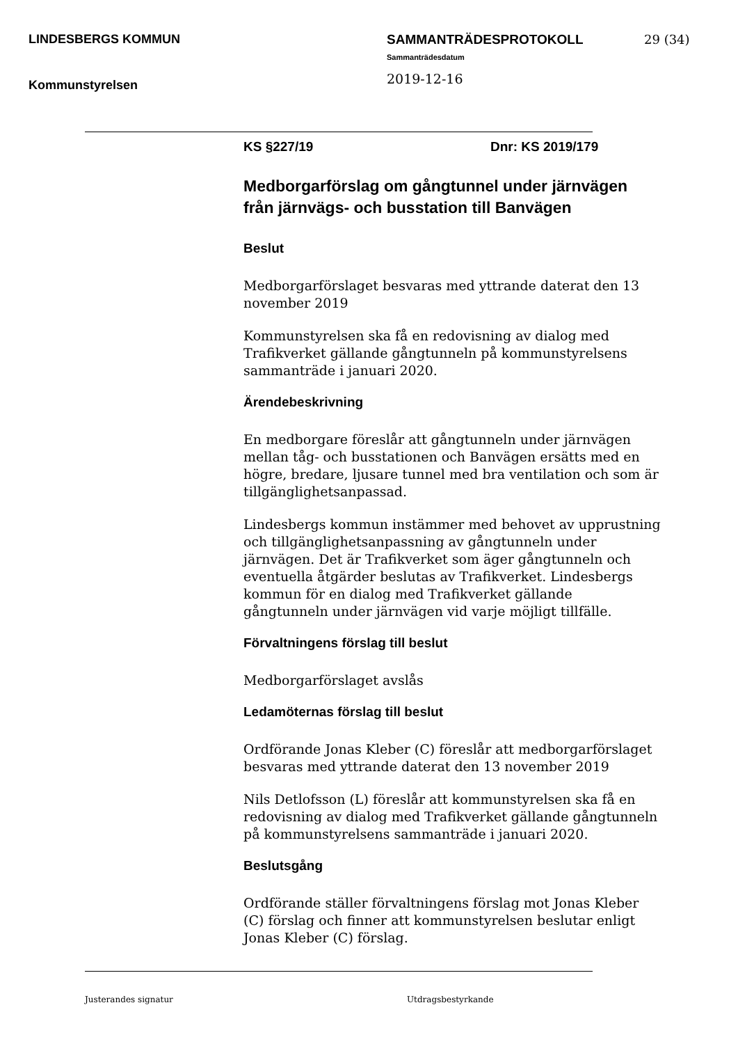LINDESBERGS KOMMUN
Kommunstyrelsen
SAMMANTRÄDESPROTOKOLL
Sammanträdesdatum
2019-12-16
29 (34)
KS §227/19 Dnr: KS 2019/179
Medborgarförslag om gångtunnel under järnvägen från järnvägs- och busstation till Banvägen
Beslut
Medborgarförslaget besvaras med yttrande daterat den 13 november 2019
Kommunstyrelsen ska få en redovisning av dialog med Trafikverket gällande gångtunneln på kommunstyrelsens sammanträde i januari 2020.
Ärendebeskrivning
En medborgare föreslår att gångtunneln under järnvägen mellan tåg- och busstationen och Banvägen ersätts med en högre, bredare, ljusare tunnel med bra ventilation och som är tillgänglighetsanpassad.
Lindesbergs kommun instämmer med behovet av upprustning och tillgänglighetsanpassning av gångtunneln under järnvägen. Det är Trafikverket som äger gångtunneln och eventuella åtgärder beslutas av Trafikverket. Lindesbergs kommun för en dialog med Trafikverket gällande gångtunneln under järnvägen vid varje möjligt tillfälle.
Förvaltningens förslag till beslut
Medborgarförslaget avslås
Ledamöternas förslag till beslut
Ordförande Jonas Kleber (C) föreslår att medborgarförslaget besvaras med yttrande daterat den 13 november 2019
Nils Detlofsson (L) föreslår att kommunstyrelsen ska få en redovisning av dialog med Trafikverket gällande gångtunneln på kommunstyrelsens sammanträde i januari 2020.
Beslutsgång
Ordförande ställer förvaltningens förslag mot Jonas Kleber (C) förslag och finner att kommunstyrelsen beslutar enligt Jonas Kleber (C) förslag.
Justerandes signatur Utdragsbestyrkande